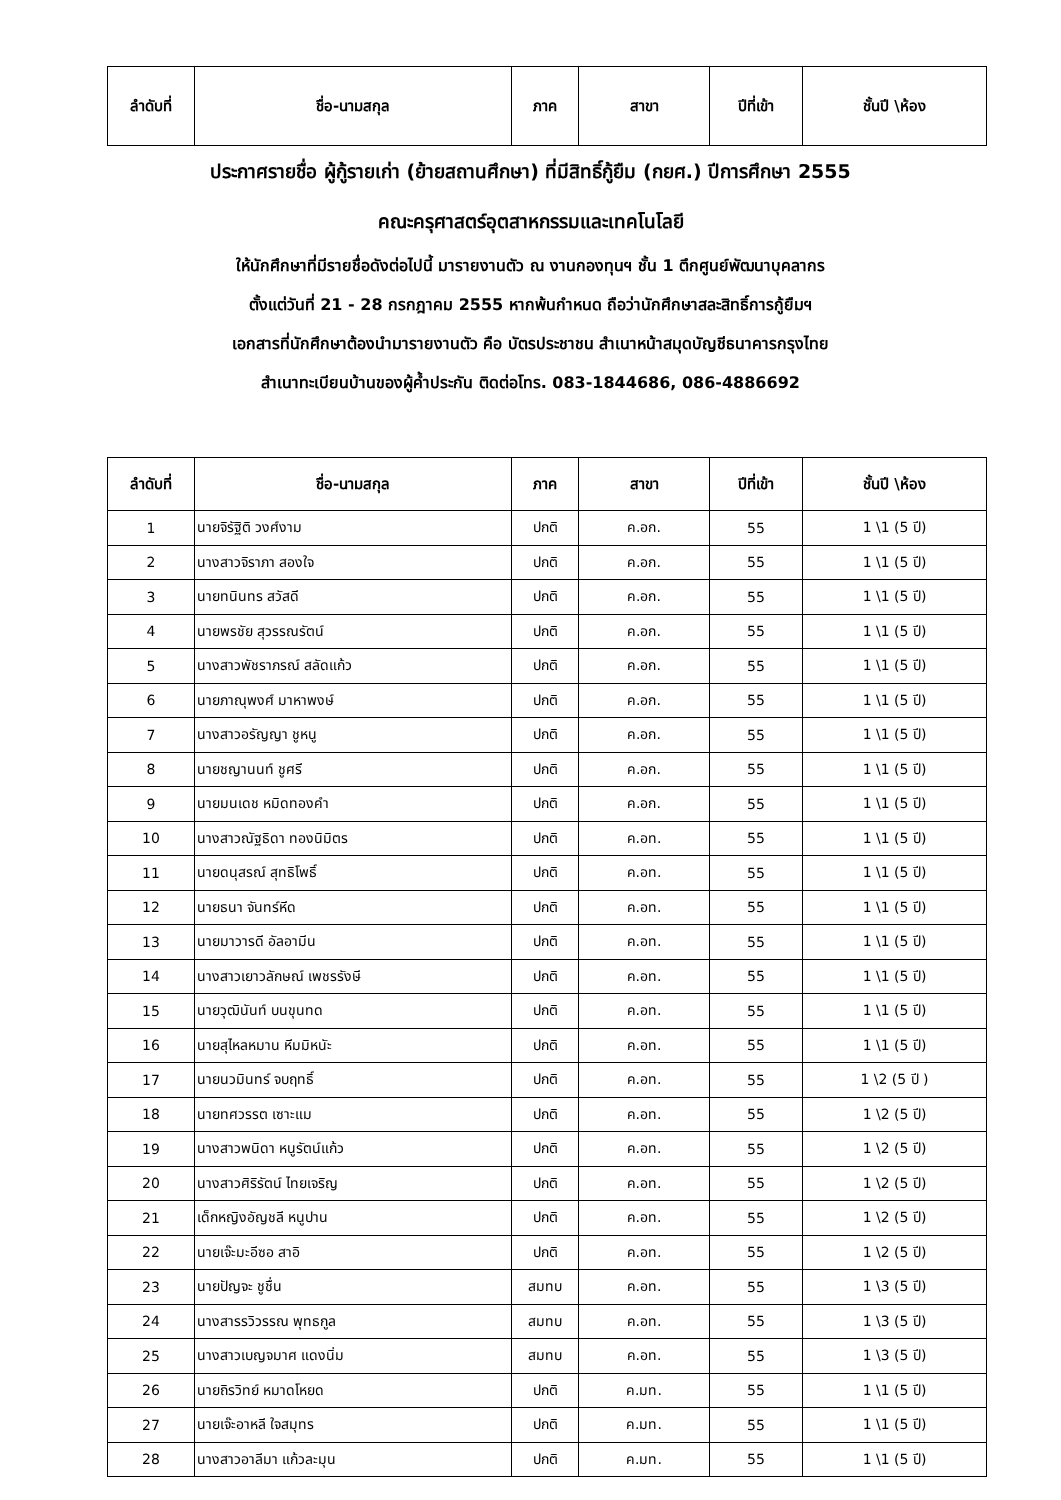| ลำดับที่ | ชื่อ-นามสกุล | ภาค | สาขา | ปีที่เข้า | ชั้นปี \ห้อง |
| --- | --- | --- | --- | --- | --- |
ประกาศรายชื่อ ผู้กู้รายเก่า (ย้ายสถานศึกษา) ที่มีสิทธิ์กู้ยืม (กยศ.) ปีการศึกษา 2555
คณะครุศาสตร์อุตสาหกรรมและเทคโนโลยี
ให้นักศึกษาที่มีรายชื่อดังต่อไปนี้ มารายงานตัว ณ งานกองทุนฯ ชั้น 1 ตึกศูนย์พัฒนาบุคลากร
ตั้งแต่วันที่ 21 - 28 กรกฎาคม 2555 หากพ้นกำหนด ถือว่านักศึกษาสละสิทธิ์การกู้ยืมฯ
เอกสารที่นักศึกษาต้องนำมารายงานตัว คือ บัตรประชาชน สำเนาหน้าสมุดบัญชีธนาคารกรุงไทย
สำเนาทะเบียนบ้านของผู้ค้ำประกัน ติดต่อโทร. 083-1844686, 086-4886692
| ลำดับที่ | ชื่อ-นามสกุล | ภาค | สาขา | ปีที่เข้า | ชั้นปี \ห้อง |
| --- | --- | --- | --- | --- | --- |
| 1 | นายจิรัฐิติ วงศ์งาม | ปกติ | ค.อก. | 55 | 1 \1 (5 ปี) |
| 2 | นางสาวจิราภา สองใจ | ปกติ | ค.อก. | 55 | 1 \1 (5 ปี) |
| 3 | นายทนินทร สวัสดี | ปกติ | ค.อก. | 55 | 1 \1 (5 ปี) |
| 4 | นายพรชัย สุวรรณรัตน์ | ปกติ | ค.อก. | 55 | 1 \1 (5 ปี) |
| 5 | นางสาวพัชราภรณ์ สลัดแก้ว | ปกติ | ค.อก. | 55 | 1 \1 (5 ปี) |
| 6 | นายภาณุพงศ์ มาหาพงษ์ | ปกติ | ค.อก. | 55 | 1 \1 (5 ปี) |
| 7 | นางสาวอรัญญา ชูหนู | ปกติ | ค.อก. | 55 | 1 \1 (5 ปี) |
| 8 | นายชญานนท์ ชูศรี | ปกติ | ค.อก. | 55 | 1 \1 (5 ปี) |
| 9 | นายมนเดช หมิดทองคำ | ปกติ | ค.อก. | 55 | 1 \1 (5 ปี) |
| 10 | นางสาวณัฐธิดา ทองนิมิตร | ปกติ | ค.อท. | 55 | 1 \1 (5 ปี) |
| 11 | นายดนุสรณ์ สุทธิโพธิ์ | ปกติ | ค.อท. | 55 | 1 \1 (5 ปี) |
| 12 | นายธนา จันทร์หีด | ปกติ | ค.อท. | 55 | 1 \1 (5 ปี) |
| 13 | นายมาวารดี อัลอามีน | ปกติ | ค.อท. | 55 | 1 \1 (5 ปี) |
| 14 | นางสาวเยาวลักษณ์ เพชรรังษี | ปกติ | ค.อท. | 55 | 1 \1 (5 ปี) |
| 15 | นายวุฒินันท์ บนขุนทด | ปกติ | ค.อท. | 55 | 1 \1 (5 ปี) |
| 16 | นายสุไหลหมาน หีมมิหนัะ | ปกติ | ค.อท. | 55 | 1 \1 (5 ปี) |
| 17 | นายนวมินทร์ จบฤทธิ์ | ปกติ | ค.อท. | 55 | 1 \2 (5 ปี ) |
| 18 | นายทศวรรต เซาะแม | ปกติ | ค.อท. | 55 | 1 \2 (5 ปี) |
| 19 | นางสาวพนิดา หนูรัตน์แก้ว | ปกติ | ค.อท. | 55 | 1 \2 (5 ปี) |
| 20 | นางสาวศิริรัตน์ ไทยเจริญ | ปกติ | ค.อท. | 55 | 1 \2 (5 ปี) |
| 21 | เด็กหญิงอัญชลี หนูปาน | ปกติ | ค.อท. | 55 | 1 \2 (5 ปี) |
| 22 | นายเจ๊ะมะอีซอ สาอิ | ปกติ | ค.อท. | 55 | 1 \2 (5 ปี) |
| 23 | นายปัญจะ ชูชื่น | สมทบ | ค.อท. | 55 | 1 \3 (5 ปี) |
| 24 | นางสารรวิวรรณ พุทธกูล | สมทบ | ค.อท. | 55 | 1 \3 (5 ปี) |
| 25 | นางสาวเบญจมาศ แดงนิ่ม | สมทบ | ค.อท. | 55 | 1 \3 (5 ปี) |
| 26 | นายถิรวิทย์ หมาดโหยด | ปกติ | ค.มท. | 55 | 1 \1 (5 ปี) |
| 27 | นายเจ๊ะอาหลี ใจสมุทร | ปกติ | ค.มท. | 55 | 1 \1 (5 ปี) |
| 28 | นางสาวอาลีมา แก้วละมุน | ปกติ | ค.มท. | 55 | 1 \1 (5 ปี) |